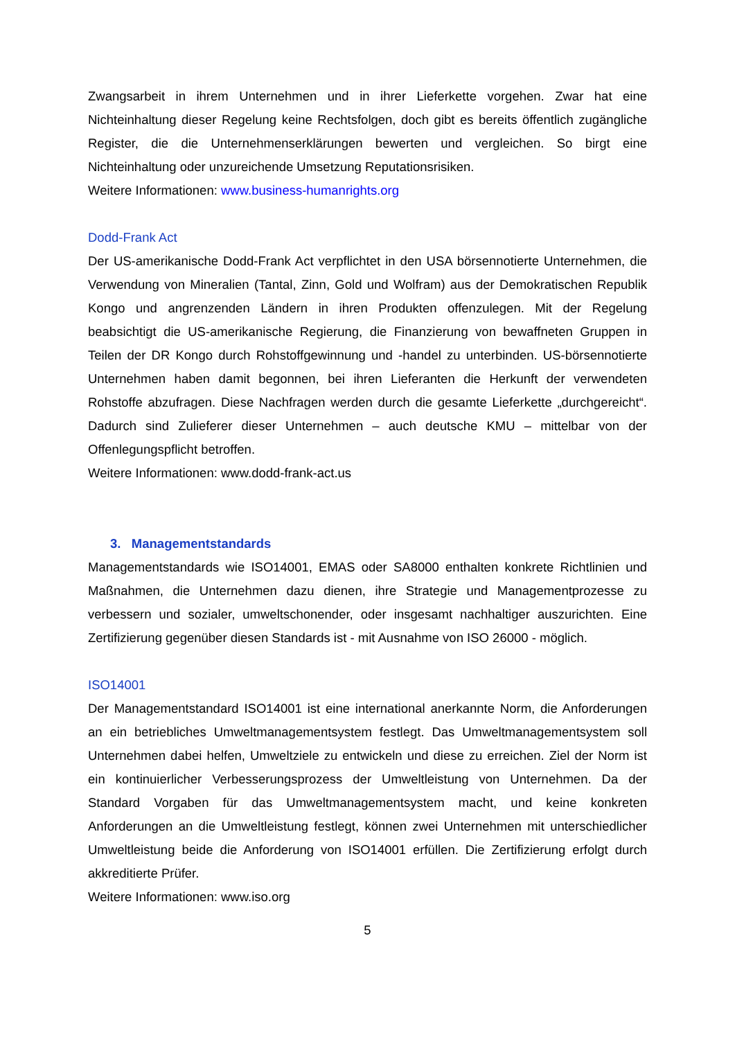Zwangsarbeit in ihrem Unternehmen und in ihrer Lieferkette vorgehen. Zwar hat eine Nichteinhaltung dieser Regelung keine Rechtsfolgen, doch gibt es bereits öffentlich zugängliche Register, die die Unternehmenserklärungen bewerten und vergleichen. So birgt eine Nichteinhaltung oder unzureichende Umsetzung Reputationsrisiken.
Weitere Informationen: www.business-humanrights.org
Dodd-Frank Act
Der US-amerikanische Dodd-Frank Act verpflichtet in den USA börsennotierte Unternehmen, die Verwendung von Mineralien (Tantal, Zinn, Gold und Wolfram) aus der Demokratischen Republik Kongo und angrenzenden Ländern in ihren Produkten offenzulegen. Mit der Regelung beabsichtigt die US-amerikanische Regierung, die Finanzierung von bewaffneten Gruppen in Teilen der DR Kongo durch Rohstoffgewinnung und -handel zu unterbinden. US-börsennotierte Unternehmen haben damit begonnen, bei ihren Lieferanten die Herkunft der verwendeten Rohstoffe abzufragen. Diese Nachfragen werden durch die gesamte Lieferkette „durchgereicht“. Dadurch sind Zulieferer dieser Unternehmen – auch deutsche KMU – mittelbar von der Offenlegungspflicht betroffen.
Weitere Informationen: www.dodd-frank-act.us
3. Managementstandards
Managementstandards wie ISO14001, EMAS oder SA8000 enthalten konkrete Richtlinien und Maßnahmen, die Unternehmen dazu dienen, ihre Strategie und Managementprozesse zu verbessern und sozialer, umweltschonender, oder insgesamt nachhaltiger auszurichten. Eine Zertifizierung gegenüber diesen Standards ist - mit Ausnahme von ISO 26000 - möglich.
ISO14001
Der Managementstandard ISO14001 ist eine international anerkannte Norm, die Anforderungen an ein betriebliches Umweltmanagementsystem festlegt. Das Umweltmanagementsystem soll Unternehmen dabei helfen, Umweltziele zu entwickeln und diese zu erreichen. Ziel der Norm ist ein kontinuierlicher Verbesserungsprozess der Umweltleistung von Unternehmen. Da der Standard Vorgaben für das Umweltmanagementsystem macht, und keine konkreten Anforderungen an die Umweltleistung festlegt, können zwei Unternehmen mit unterschiedlicher Umweltleistung beide die Anforderung von ISO14001 erfüllen. Die Zertifizierung erfolgt durch akkreditierte Prüfer.
Weitere Informationen: www.iso.org
5